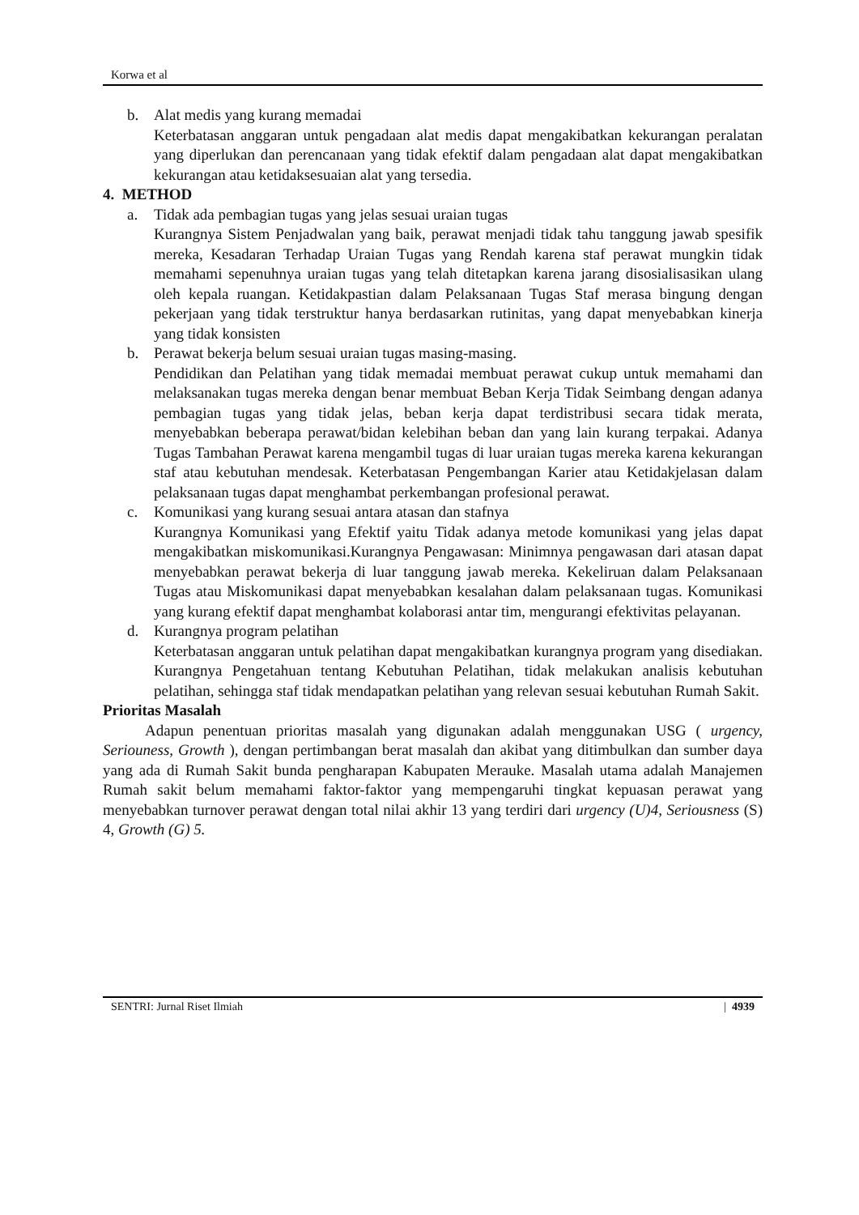Korwa et al
b. Alat medis yang kurang memadai
Keterbatasan anggaran untuk pengadaan alat medis dapat mengakibatkan kekurangan peralatan yang diperlukan dan perencanaan yang tidak efektif dalam pengadaan alat dapat mengakibatkan kekurangan atau ketidaksesuaian alat yang tersedia.
4. METHOD
a. Tidak ada pembagian tugas yang jelas sesuai uraian tugas
Kurangnya Sistem Penjadwalan yang baik, perawat menjadi tidak tahu tanggung jawab spesifik mereka, Kesadaran Terhadap Uraian Tugas yang Rendah karena staf perawat mungkin tidak memahami sepenuhnya uraian tugas yang telah ditetapkan karena jarang disosialisasikan ulang oleh kepala ruangan. Ketidakpastian dalam Pelaksanaan Tugas Staf merasa bingung dengan pekerjaan yang tidak terstruktur hanya berdasarkan rutinitas, yang dapat menyebabkan kinerja yang tidak konsisten
b. Perawat bekerja belum sesuai uraian tugas masing-masing.
Pendidikan dan Pelatihan yang tidak memadai membuat perawat cukup untuk memahami dan melaksanakan tugas mereka dengan benar membuat Beban Kerja Tidak Seimbang dengan adanya pembagian tugas yang tidak jelas, beban kerja dapat terdistribusi secara tidak merata, menyebabkan beberapa perawat/bidan kelebihan beban dan yang lain kurang terpakai. Adanya Tugas Tambahan Perawat karena mengambil tugas di luar uraian tugas mereka karena kekurangan staf atau kebutuhan mendesak. Keterbatasan Pengembangan Karier atau Ketidakjelasan dalam pelaksanaan tugas dapat menghambat perkembangan profesional perawat.
c. Komunikasi yang kurang sesuai antara atasan dan stafnya
Kurangnya Komunikasi yang Efektif yaitu Tidak adanya metode komunikasi yang jelas dapat mengakibatkan miskomunikasi.Kurangnya Pengawasan: Minimnya pengawasan dari atasan dapat menyebabkan perawat bekerja di luar tanggung jawab mereka. Kekeliruan dalam Pelaksanaan Tugas atau Miskomunikasi dapat menyebabkan kesalahan dalam pelaksanaan tugas. Komunikasi yang kurang efektif dapat menghambat kolaborasi antar tim, mengurangi efektivitas pelayanan.
d. Kurangnya program pelatihan
Keterbatasan anggaran untuk pelatihan dapat mengakibatkan kurangnya program yang disediakan. Kurangnya Pengetahuan tentang Kebutuhan Pelatihan, tidak melakukan analisis kebutuhan pelatihan, sehingga staf tidak mendapatkan pelatihan yang relevan sesuai kebutuhan Rumah Sakit.
Prioritas Masalah
Adapun penentuan prioritas masalah yang digunakan adalah menggunakan USG ( urgency, Seriouness, Growth ), dengan pertimbangan berat masalah dan akibat yang ditimbulkan dan sumber daya yang ada di Rumah Sakit bunda pengharapan Kabupaten Merauke. Masalah utama adalah Manajemen Rumah sakit belum memahami faktor-faktor yang mempengaruhi tingkat kepuasan perawat yang menyebabkan turnover perawat dengan total nilai akhir 13 yang terdiri dari urgency (U)4, Seriousness (S) 4, Growth (G) 5.
SENTRI: Jurnal Riset Ilmiah | 4939